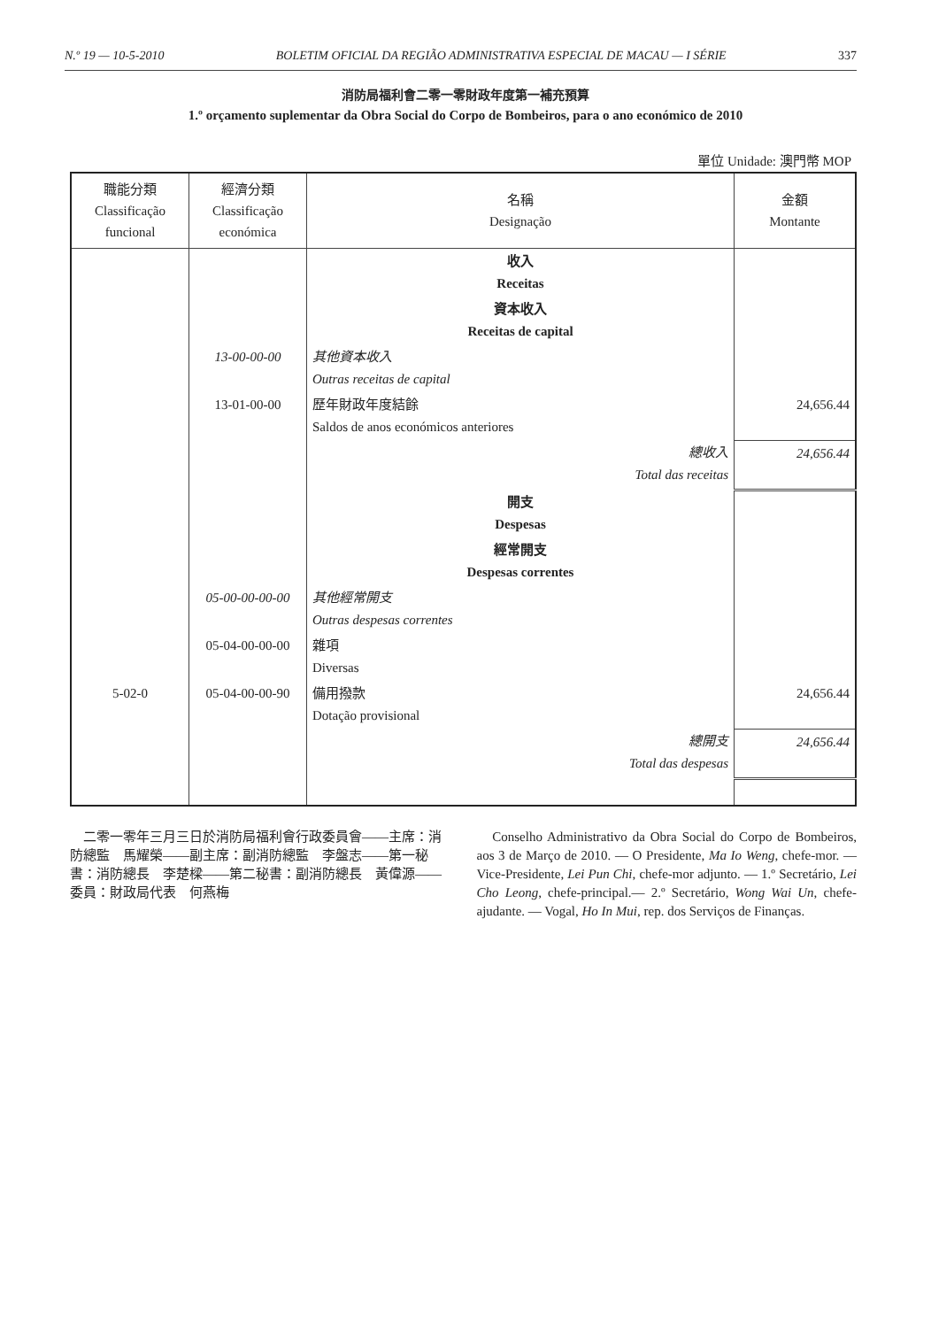N.º 19 — 10-5-2010 BOLETIM OFICIAL DA REGIÃO ADMINISTRATIVA ESPECIAL DE MACAU — I SÉRIE 337
消防局福利會二零一零財政年度第一補充預算
1.º orçamento suplementar da Obra Social do Corpo de Bombeiros, para o ano económico de 2010
單位 Unidade: 澳門幣 MOP
| 職能分類 Classificação funcional | 經濟分類 Classificação económica | 名稱 Designação | 金額 Montante |
| --- | --- | --- | --- |
| | | 收入 Receitas | |
| | | 資本收入 Receitas de capital | |
| | 13-00-00-00 | 其他資本收入 Outras receitas de capital | |
| | 13-01-00-00 | 歷年財政年度結餘 Saldos de anos económicos anteriores | 24,656.44 |
| | | 總收入 Total das receitas | 24,656.44 |
| | | 開支 Despesas | |
| | | 經常開支 Despesas correntes | |
| | 05-00-00-00-00 | 其他經常開支 Outras despesas correntes | |
| | 05-04-00-00-00 | 雜項 Diversas | |
| 5-02-0 | 05-04-00-00-90 | 備用撥款 Dotação provisional | 24,656.44 |
| | | 總開支 Total das despesas | 24,656.44 |
二零一零年三月三日於消防局福利會行政委員會——主席：消防總監　馬耀榮——副主席：副消防總監　李盤志——第一秘書：消防總長　李楚樑——第二秘書：副消防總長　黃偉源——委員：財政局代表　何燕梅
Conselho Administrativo da Obra Social do Corpo de Bombeiros, aos 3 de Março de 2010. — O Presidente, Ma Io Weng, chefe-mor. — Vice-Presidente, Lei Pun Chi, chefe-mor adjunto. — 1.º Secretário, Lei Cho Leong, chefe-principal.— 2.º Secretário, Wong Wai Un, chefe-ajudante. — Vogal, Ho In Mui, rep. dos Serviços de Finanças.